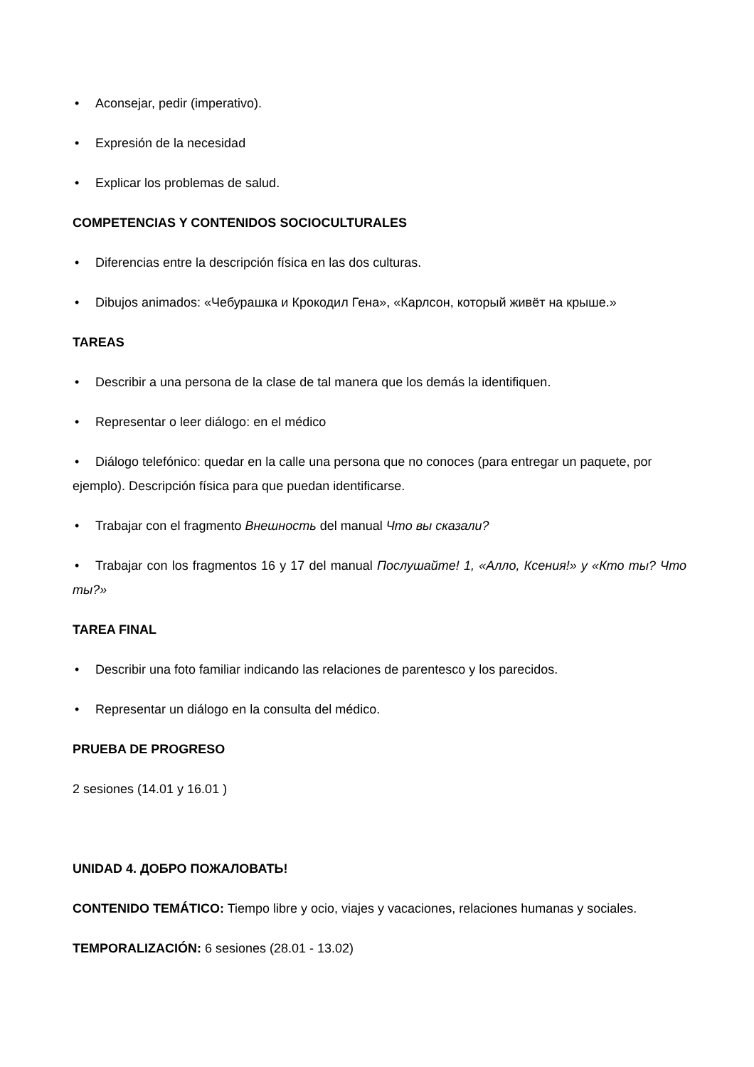• Aconsejar, pedir (imperativo).
• Expresión de la necesidad
• Explicar los problemas de salud.
COMPETENCIAS Y CONTENIDOS SOCIOCULTURALES
• Diferencias entre la descripción física en las dos culturas.
• Dibujos animados: «Чебурашка и Крокодил Гена», «Карлсон, который живёт на крыше.»
TAREAS
• Describir a una persona de la clase de tal manera que los demás la identifiquen.
• Representar o leer diálogo: en el médico
• Diálogo telefónico: quedar en la calle una persona que no conoces (para entregar un paquete, por ejemplo). Descripción física para que puedan identificarse.
• Trabajar con el fragmento Внешность del manual Что вы сказали?
• Trabajar con los fragmentos 16 y 17 del manual Послушайте! 1, «Алло, Ксения!» y «Кто ты? Что ты?»
TAREA FINAL
• Describir una foto familiar indicando las relaciones de parentesco y los parecidos.
• Representar un diálogo en la consulta del médico.
PRUEBA DE PROGRESO
2 sesiones (14.01 y 16.01 )
UNIDAD 4. ДОБРО ПОЖАЛОВАТЬ!
CONTENIDO TEMÁTICO: Tiempo libre y ocio, viajes y vacaciones, relaciones humanas y sociales.
TEMPORALIZACIÓN: 6 sesiones (28.01 - 13.02)